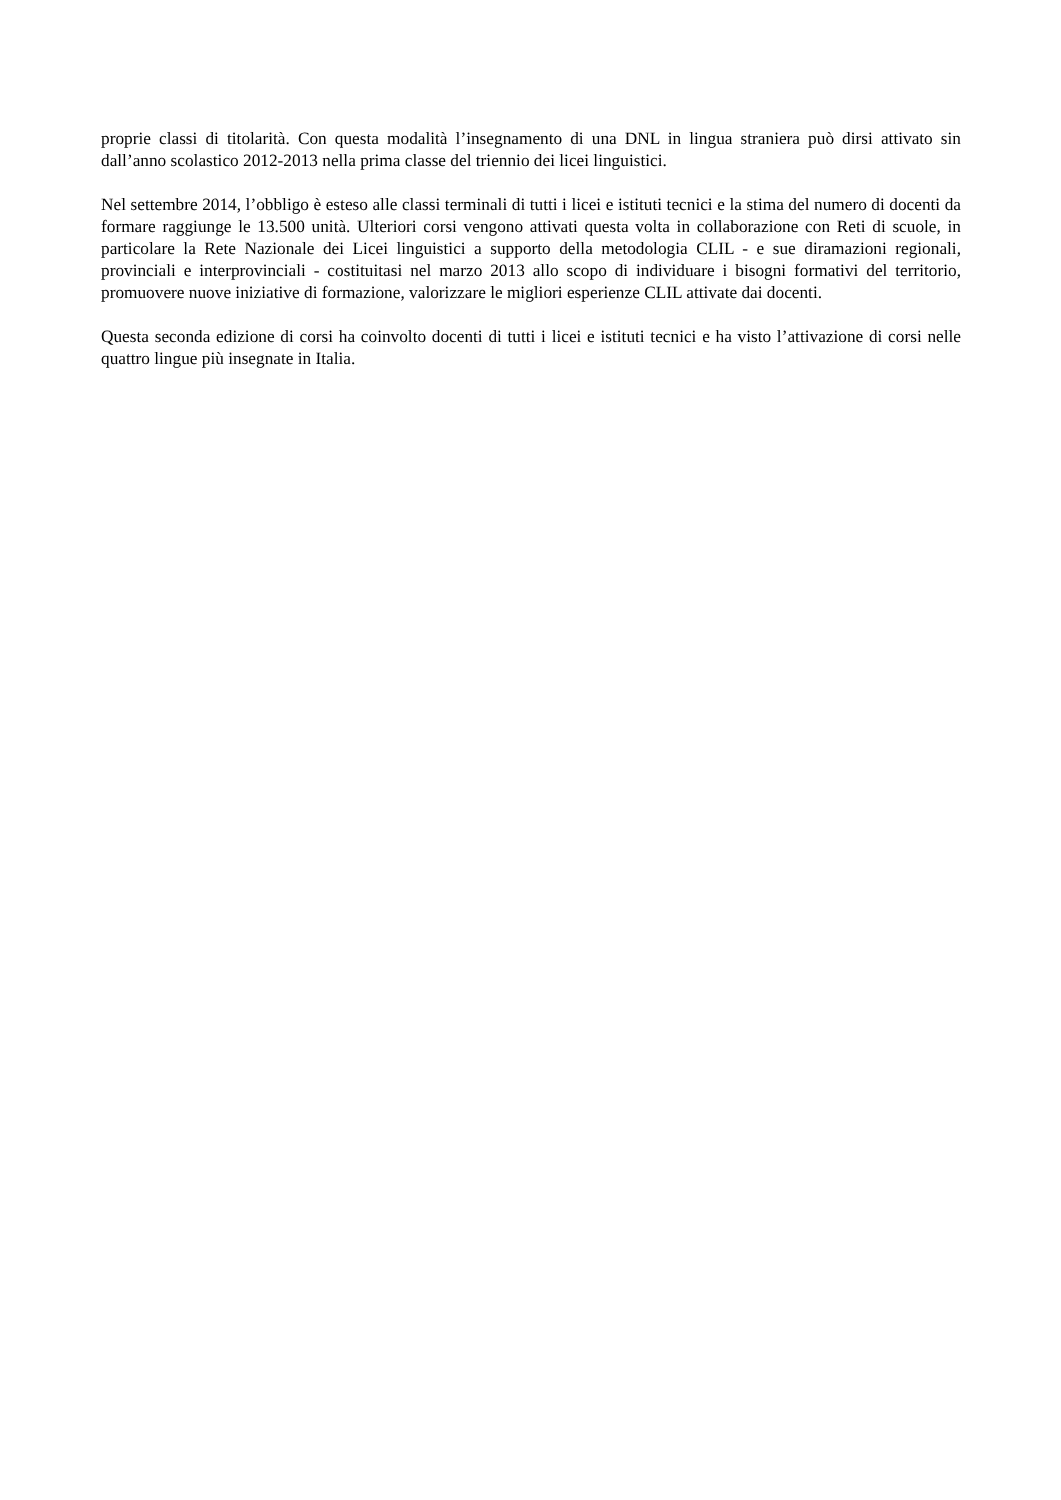proprie classi di titolarità. Con questa modalità l’insegnamento di una DNL in lingua straniera può dirsi attivato sin dall’anno scolastico 2012-2013 nella prima classe del triennio dei licei linguistici.
Nel settembre 2014, l’obbligo è esteso alle classi terminali di tutti i licei e istituti tecnici e la stima del numero di docenti da formare raggiunge le 13.500 unità. Ulteriori corsi vengono attivati questa volta in collaborazione con Reti di scuole, in particolare la Rete Nazionale dei Licei linguistici a supporto della metodologia CLIL - e sue diramazioni regionali, provinciali e interprovinciali - costituitasi nel marzo 2013 allo scopo di individuare i bisogni formativi del territorio, promuovere nuove iniziative di formazione, valorizzare le migliori esperienze CLIL attivate dai docenti.
Questa seconda edizione di corsi ha coinvolto docenti di tutti i licei e istituti tecnici e ha visto l’attivazione di corsi nelle quattro lingue più insegnate in Italia.